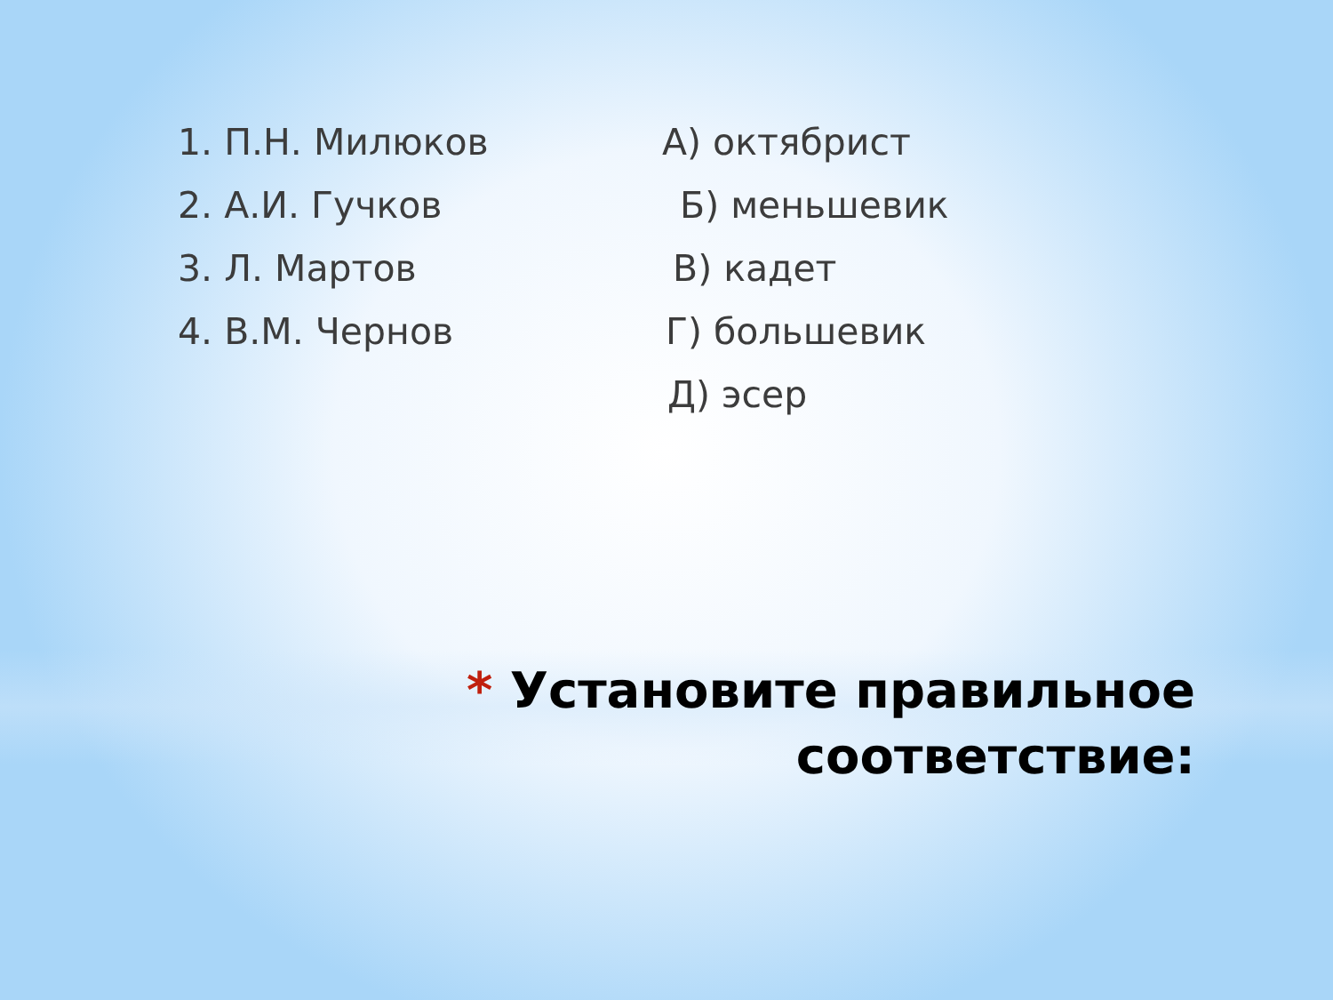1. П.Н. Милюков
2. А.И. Гучков
3. Л. Мартов
4. В.М. Чернов
А) октябрист
Б) меньшевик
В) кадет
Г) большевик
Д) эсер
* Установите правильное
соответствие: